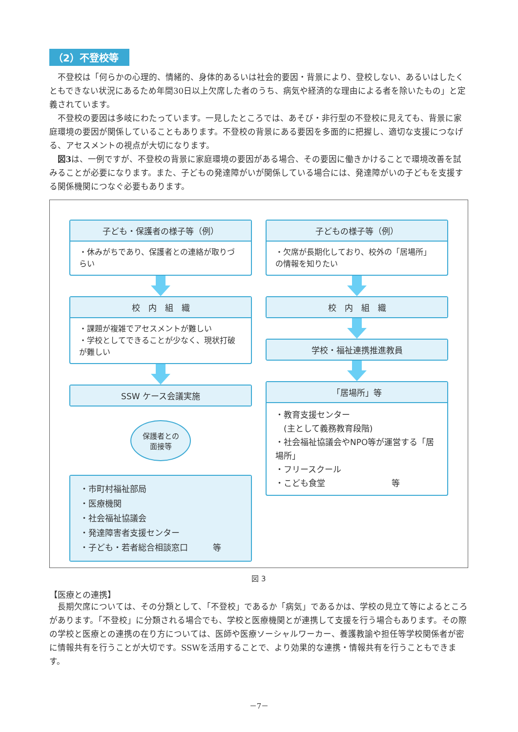（2）不登校等
不登校は「何らかの心理的、情緒的、身体的あるいは社会的要因・背景により、登校しない、あるいはしたくともできない状況にあるため年間30日以上欠席した者のうち、病気や経済的な理由による者を除いたもの」と定義されています。
不登校の要因は多岐にわたっています。一見したところでは、あそび・非行型の不登校に見えても、背景に家庭環境の要因が関係していることもあります。不登校の背景にある要因を多面的に把握し、適切な支援につなげる、アセスメントの視点が大切になります。
図3は、一例ですが、不登校の背景に家庭環境の要因がある場合、その要因に働きかけることで環境改善を試みることが必要になります。また、子どもの発達障がいが関係している場合には、発達障がいの子どもを支援する関係機関につなぐ必要もあります。
子ども・保護者の様子等（例）
・休みがちであり、保護者との連絡が取りづらい
校　内　組　織
・課題が複雑でアセスメントが難しい
・学校としてできることが少なく、現状打破が難しい
SSW ケース会議実施
保護者との
面接等
・市町村福祉部局
・医療機関
・社会福祉協議会
・発達障害者支援センター
・子ども・若者総合相談窓口　　　等
子どもの様子等（例）
・欠席が長期化しており、校外の「居場所」の情報を知りたい
校　内　組　織
学校・福祉連携推進教員
「居場所」等
・教育支援センター
　(主として義務教育段階)
・社会福祉協議会やNPO等が運営する「居場所」
・フリースクール
・こども食堂　　　　　　　　等
図 3
【医療との連携】
長期欠席については、その分類として、「不登校」であるか「病気」であるかは、学校の見立て等によるところがあります。「不登校」に分類される場合でも、学校と医療機関とが連携して支援を行う場合もあります。その際の学校と医療との連携の在り方については、医師や医療ソーシャルワーカー、養護教諭や担任等学校関係者が密に情報共有を行うことが大切です。SSWを活用することで、より効果的な連携・情報共有を行うこともできます。
－7－